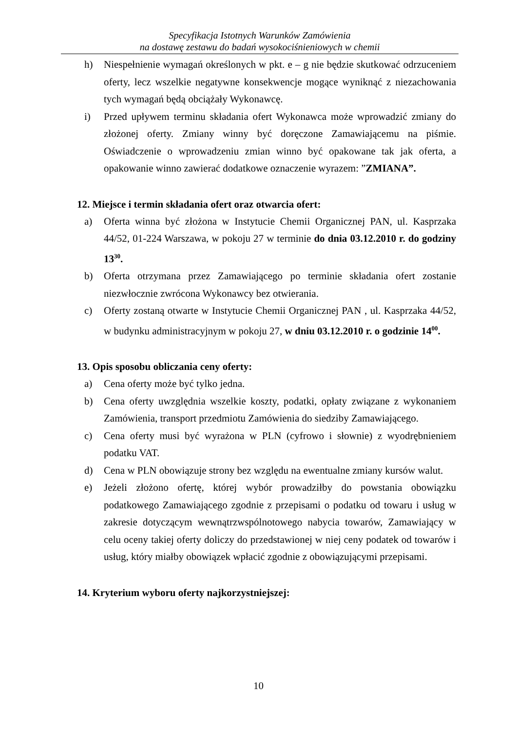Specyfikacja Istotnych Warunków Zamówienia
na dostawę zestawu do badań wysokociśnieniowych w chemii
h) Niespełnienie wymagań określonych w pkt. e – g nie będzie skutkować odrzuceniem oferty, lecz wszelkie negatywne konsekwencje mogące wyniknąć z niezachowania tych wymagań będą obciążały Wykonawcę.
i) Przed upływem terminu składania ofert Wykonawca może wprowadzić zmiany do złożonej oferty. Zmiany winny być doręczone Zamawiającemu na piśmie. Oświadczenie o wprowadzeniu zmian winno być opakowane tak jak oferta, a opakowanie winno zawierać dodatkowe oznaczenie wyrazem: ”ZMIANA”.
12. Miejsce i termin składania ofert oraz otwarcia ofert:
a) Oferta winna być złożona w Instytucie Chemii Organicznej PAN, ul. Kasprzaka 44/52, 01-224 Warszawa, w pokoju 27 w terminie do dnia 03.12.2010 r. do godziny 13<sup>30</sup>.
b) Oferta otrzymana przez Zamawiającego po terminie składania ofert zostanie niezwłocznie zwrócona Wykonawcy bez otwierania.
c) Oferty zostaną otwarte w Instytucie Chemii Organicznej PAN , ul. Kasprzaka 44/52, w budynku administracyjnym w pokoju 27, w dniu 03.12.2010 r. o godzinie 14<sup>00</sup>.
13. Opis sposobu obliczania ceny oferty:
a) Cena oferty może być tylko jedna.
b) Cena oferty uwzględnia wszelkie koszty, podatki, opłaty związane z wykonaniem Zamówienia, transport przedmiotu Zamówienia do siedziby Zamawiającego.
c) Cena oferty musi być wyrażona w PLN (cyfrowo i słownie) z wyodrębnieniem podatku VAT.
d) Cena w PLN obowiązuje strony bez względu na ewentualne zmiany kursów walut.
e) Jeżeli złożono ofertę, której wybór prowadziłby do powstania obowiązku podatkowego Zamawiającego zgodnie z przepisami o podatku od towaru i usług w zakresie dotyczącym wewnątrzwspólnotowego nabycia towarów, Zamawiający w celu oceny takiej oferty doliczy do przedstawionej w niej ceny podatek od towarów i usług, który miałby obowiązek wpłacić zgodnie z obowiązującymi przepisami.
14. Kryterium wyboru oferty najkorzystniejszej:
10